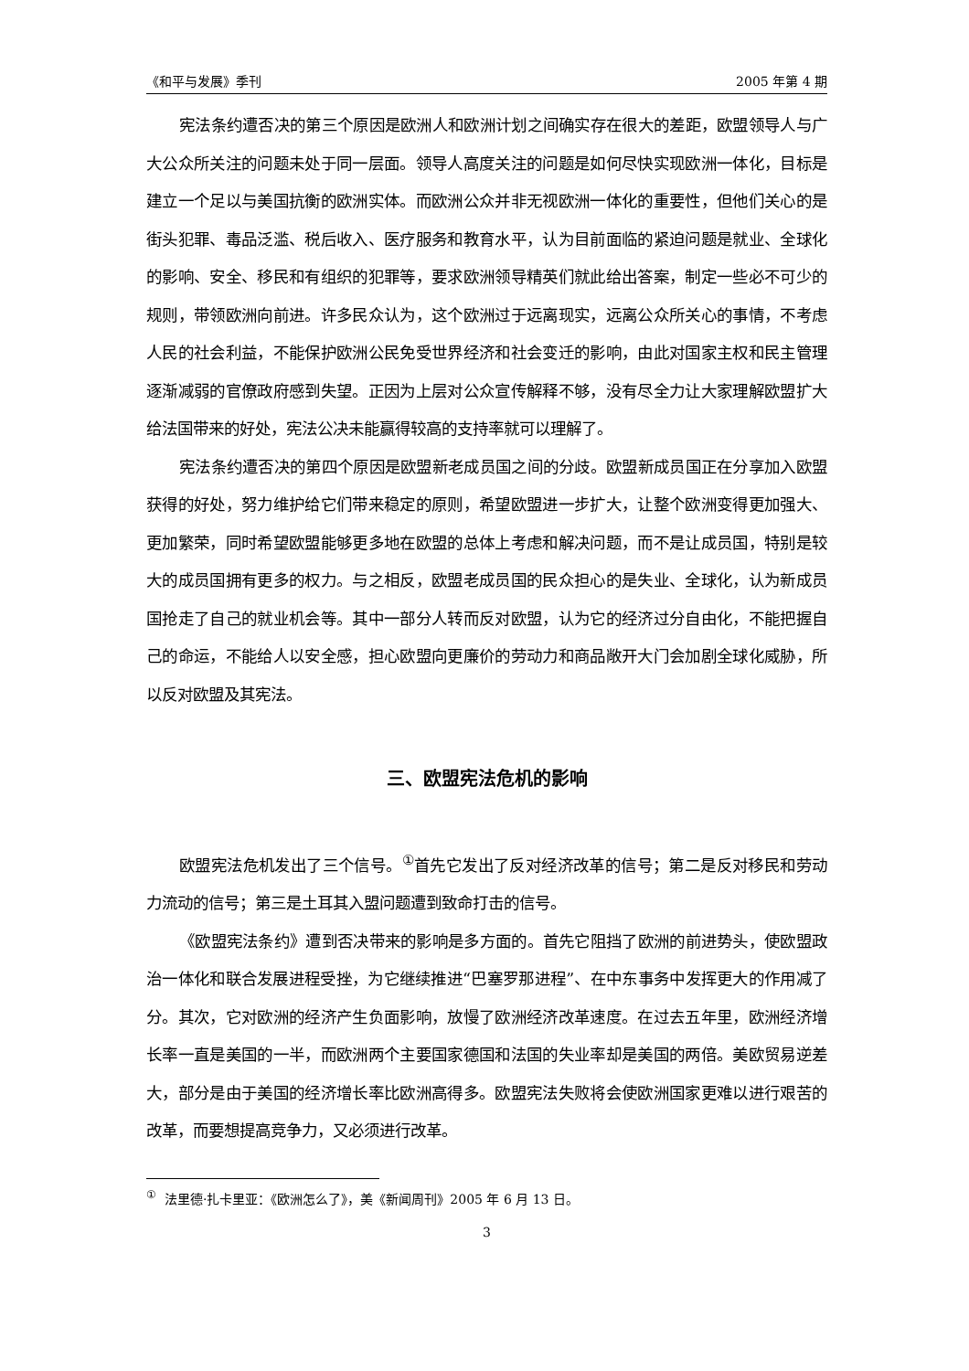《和平与发展》季刊 2005 年第 4 期
宪法条约遭否决的第三个原因是欧洲人和欧洲计划之间确实存在很大的差距，欧盟领导人与广大公众所关注的问题未处于同一层面。领导人高度关注的问题是如何尽快实现欧洲一体化，目标是建立一个足以与美国抗衡的欧洲实体。而欧洲公众并非无视欧洲一体化的重要性，但他们关心的是街头犯罪、毒品泛滥、税后收入、医疗服务和教育水平，认为目前面临的紧迫问题是就业、全球化的影响、安全、移民和有组织的犯罪等，要求欧洲领导精英们就此给出答案，制定一些必不可少的规则，带领欧洲向前进。许多民众认为，这个欧洲过于远离现实，远离公众所关心的事情，不考虑人民的社会利益，不能保护欧洲公民免受世界经济和社会变迁的影响，由此对国家主权和民主管理逐渐减弱的官僚政府感到失望。正因为上层对公众宣传解释不够，没有尽全力让大家理解欧盟扩大给法国带来的好处，宪法公决未能赢得较高的支持率就可以理解了。
宪法条约遭否决的第四个原因是欧盟新老成员国之间的分歧。欧盟新成员国正在分享加入欧盟获得的好处，努力维护给它们带来稳定的原则，希望欧盟进一步扩大，让整个欧洲变得更加强大、更加繁荣，同时希望欧盟能够更多地在欧盟的总体上考虑和解决问题，而不是让成员国，特别是较大的成员国拥有更多的权力。与之相反，欧盟老成员国的民众担心的是失业、全球化，认为新成员国抢走了自己的就业机会等。其中一部分人转而反对欧盟，认为它的经济过分自由化，不能把握自己的命运，不能给人以安全感，担心欧盟向更廉价的劳动力和商品敞开大门会加剧全球化威胁，所以反对欧盟及其宪法。
三、欧盟宪法危机的影响
欧盟宪法危机发出了三个信号。<sup>①</sup>首先它发出了反对经济改革的信号；第二是反对移民和劳动力流动的信号；第三是土耳其入盟问题遭到致命打击的信号。
《欧盟宪法条约》遭到否决带来的影响是多方面的。首先它阻挡了欧洲的前进势头，使欧盟政治一体化和联合发展进程受挫，为它继续推进“巴塞罗那进程”、在中东事务中发挥更大的作用减了分。其次，它对欧洲的经济产生负面影响，放慢了欧洲经济改革速度。在过去五年里，欧洲经济增长率一直是美国的一半，而欧洲两个主要国家德国和法国的失业率却是美国的两倍。美欧贸易逆差大，部分是由于美国的经济增长率比欧洲高得多。欧盟宪法失败将会使欧洲国家更难以进行艰苦的改革，而要想提高竞争力，又必须进行改革。
<sup>①</sup> 法里德·扎卡里亚：《欧洲怎么了》，美《新闻周刊》2005 年 6 月 13 日。
3